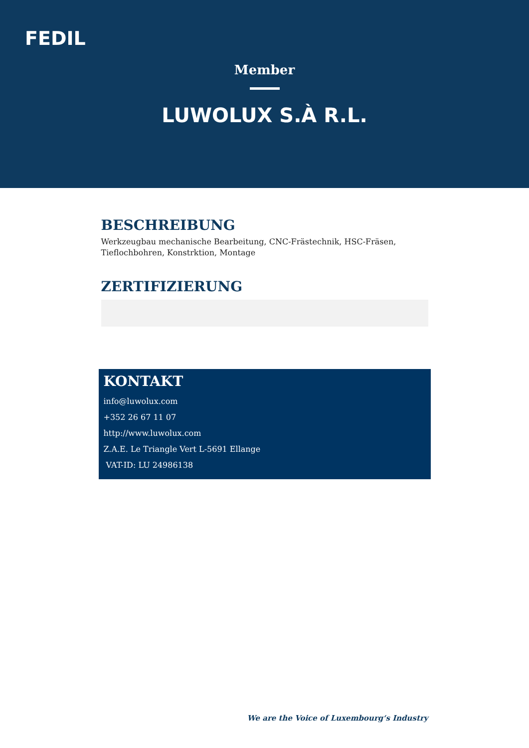FEDIL
Member
LUWOLUX S.À R.L.
BESCHREIBUNG
Werkzeugbau mechanische Bearbeitung, CNC-Frästechnik, HSC-Fräsen, Tieflochbohren, Konstrktion, Montage
ZERTIFIZIERUNG
KONTAKT
info@luwolux.com
+352 26 67 11 07
http://www.luwolux.com
Z.A.E. Le Triangle Vert L-5691 Ellange
VAT-ID: LU 24986138
We are the Voice of Luxembourg‘s Industry